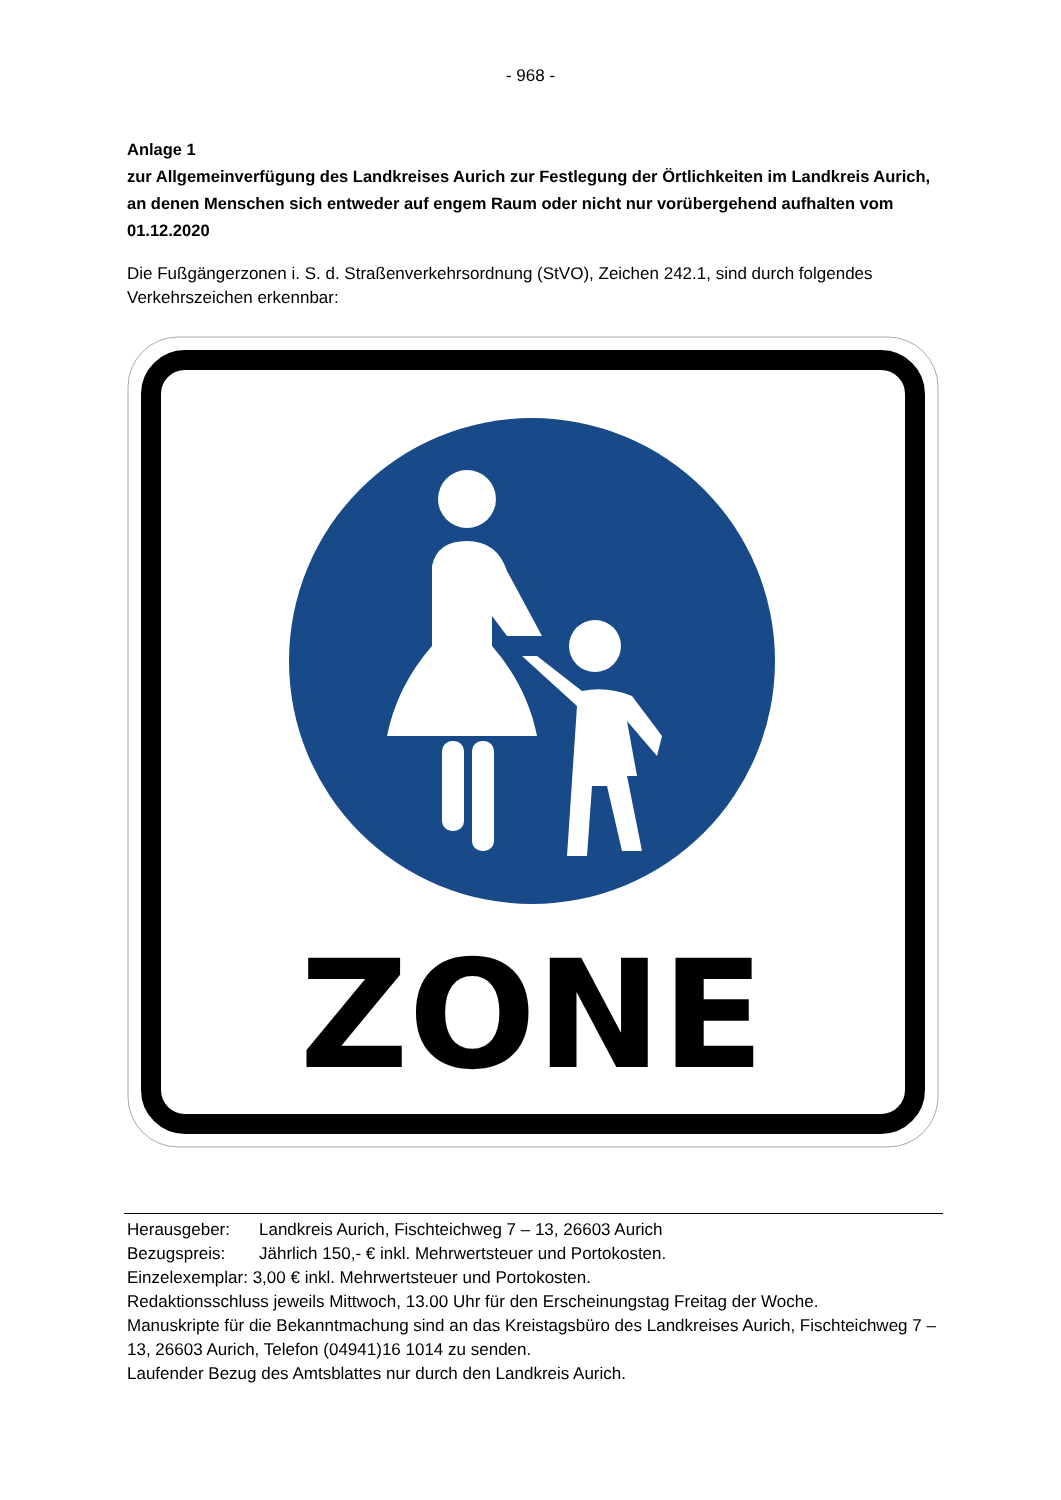- 968 -
Anlage 1
zur Allgemeinverfügung des Landkreises Aurich zur Festlegung der Örtlichkeiten im Landkreis Aurich, an denen Menschen sich entweder auf engem Raum oder nicht nur vorübergehend aufhalten vom 01.12.2020
Die Fußgängerzonen i. S. d. Straßenverkehrsordnung (StVO), Zeichen 242.1, sind durch folgendes Verkehrszeichen erkennbar:
ZONE
Herausgeber: Landkreis Aurich, Fischteichweg 7 – 13, 26603 Aurich
Bezugspreis: Jährlich 150,- € inkl. Mehrwertsteuer und Portokosten.
Einzelexemplar: 3,00 € inkl. Mehrwertsteuer und Portokosten.
Redaktionsschluss jeweils Mittwoch, 13.00 Uhr für den Erscheinungstag Freitag der Woche.
Manuskripte für die Bekanntmachung sind an das Kreistagsbüro des Landkreises Aurich, Fischteichweg 7 – 13, 26603 Aurich, Telefon (04941)16 1014 zu senden.
Laufender Bezug des Amtsblattes nur durch den Landkreis Aurich.